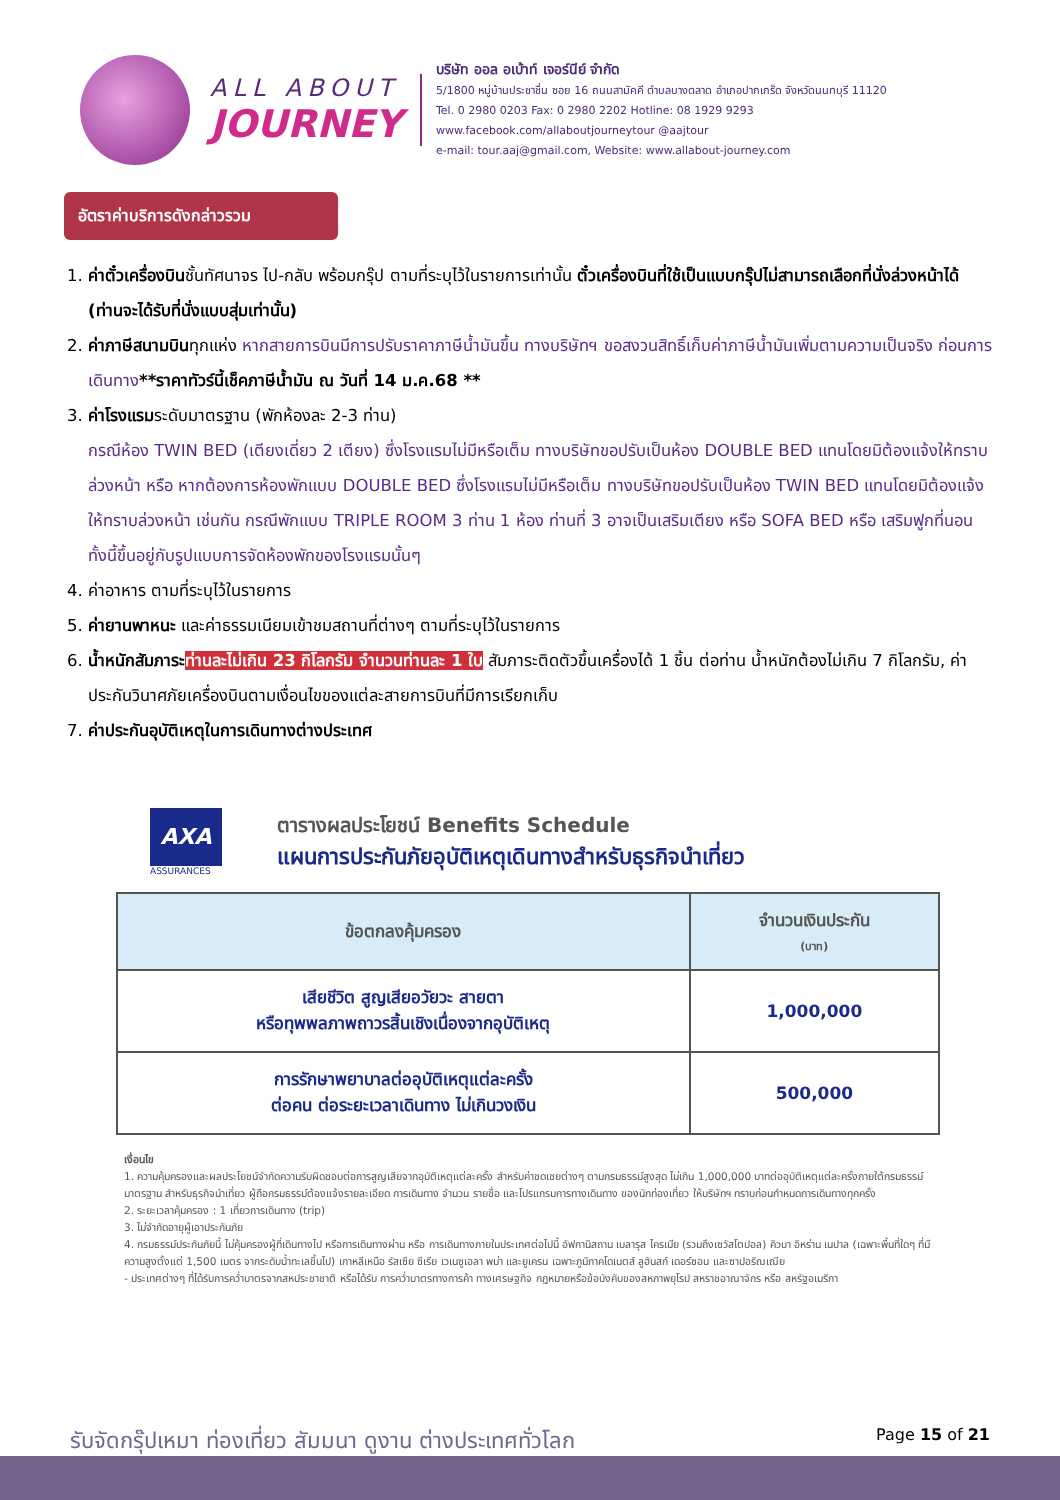ALL ABOUT
JOURNEY
บริษัท ออล อเบ้าท์ เจอร์นีย์ จำกัด
5/1800 หมู่บ้านประชาชื่น ซอย 16 ถนนสามัคคี ตำบลบางตลาด อำเภอปากเกร็ด จังหวัดนนทบุรี 11120
Tel. 0 2980 0203 Fax: 0 2980 2202 Hotline: 08 1929 9293
www.facebook.com/allaboutjourneytour @aajtour
e-mail: tour.aaj@gmail.com, Website: www.allabout-journey.com
อัตราค่าบริการดังกล่าวรวม
1. ค่าตั๋วเครื่องบินชั้นทัศนาจร ไป-กลับ พร้อมกรุ๊ป ตามที่ระบุไว้ในรายการเท่านั้น ตั๋วเครื่องบินที่ใช้เป็นแบบกรุ๊ปไม่สามารถเลือกที่นั่งล่วงหน้าได้ (ท่านจะได้รับที่นั่งแบบสุ่มเท่านั้น)
2. ค่าภาษีสนามบินทุกแห่ง หากสายการบินมีการปรับราคาภาษีน้ำมันขึ้น ทางบริษัทฯ ขอสงวนสิทธิ์เก็บค่าภาษีน้ำมันเพิ่มตามความเป็นจริง ก่อนการเดินทาง**ราคาทัวร์นี้เช็คภาษีน้ำมัน ณ วันที่ 14 ม.ค.68 **
3. ค่าโรงแรมระดับมาตรฐาน (พักห้องละ 2-3 ท่าน)
กรณีห้อง TWIN BED (เตียงเดี่ยว 2 เตียง) ซึ่งโรงแรมไม่มีหรือเต็ม ทางบริษัทขอปรับเป็นห้อง DOUBLE BED แทนโดยมิต้องแจ้งให้ทราบล่วงหน้า หรือ หากต้องการห้องพักแบบ DOUBLE BED ซึ่งโรงแรมไม่มีหรือเต็ม ทางบริษัทขอปรับเป็นห้อง TWIN BED แทนโดยมิต้องแจ้งให้ทราบล่วงหน้า เช่นกัน กรณีพักแบบ TRIPLE ROOM 3 ท่าน 1 ห้อง ท่านที่ 3 อาจเป็นเสริมเตียง หรือ SOFA BED หรือ เสริมฟูกที่นอน ทั้งนี้ขึ้นอยู่กับรูปแบบการจัดห้องพักของโรงแรมนั้นๆ
4. ค่าอาหาร ตามที่ระบุไว้ในรายการ
5. ค่ายานพาหนะ และค่าธรรมเนียมเข้าชมสถานที่ต่างๆ ตามที่ระบุไว้ในรายการ
6. น้ำหนักสัมภาระ ท่านละไม่เกิน 23 กิโลกรัม จำนวนท่านละ 1 ใบ สัมภาระติดตัวขึ้นเครื่องได้ 1 ชิ้น ต่อท่าน น้ำหนักต้องไม่เกิน 7 กิโลกรัม, ค่าประกันวินาศภัยเครื่องบินตามเงื่อนไขของแต่ละสายการบินที่มีการเรียกเก็บ
7. ค่าประกันอุบัติเหตุในการเดินทางต่างประเทศ
AXA
ASSURANCES
ตารางผลประโยชน์ Benefits Schedule
แผนการประกันภัยอุบัติเหตุเดินทางสำหรับธุรกิจนำเที่ยว
| ข้อตกลงคุ้มครอง | จำนวนเงินประกัน (บาท) |
| --- | --- |
| เสียชีวิต สูญเสียอวัยวะ สายตา หรือทุพพลภาพถาวรสิ้นเชิงเนื่องจากอุบัติเหตุ | 1,000,000 |
| การรักษาพยาบาลต่ออุบัติเหตุแต่ละครั้ง ต่อคน ต่อระยะเวลาเดินทาง ไม่เกินวงเงิน | 500,000 |
เงื่อนไข
1. ความคุ้มครองและผลประโยชน์จำกัดความรับผิดชอบต่อการสูญเสียจากอุบัติเหตุแต่ละครั้ง สำหรับค่าชดเชยต่างๆ ตามกรมธรรม์สูงสุด ไม่เกิน 1,000,000 บาทต่ออุบัติเหตุแต่ละครั้งภายใต้กรมธรรม์มาตรฐาน สำหรับธุรกิจนำเที่ยว ผู้ถือกรมธรรม์ต้องแจ้งรายละเอียด การเดินทาง จำนวน รายชื่อ และโปรแกรมการทางเดินทาง ของนักท่องเที่ยว ให้บริษัทฯ ทราบก่อนกำหนดการเดินทางทุกครั้ง
2. ระยะเวลาคุ้มครอง : 1 เที่ยวการเดินทาง (trip)
3. ไม่จำกัดอายุผู้เอาประกันภัย
4. กรมธรรม์ประกันภัยนี้ ไม่คุ้มครองผู้ที่เดินทางไป หรือการเดินทางผ่าน หรือ การเดินทางภายในประเทศต่อไปนี้ อัฟกานิสถาน เบลารุส ไครเมีย (รวมถึงเซวัสโตปอล) คิวบา อิหร่าน เนปาล (เฉพาะพื้นที่ใดๆ ที่มีความสูงตั้งแต่ 1,500 เมตร จากระดับน้ำทะเลขึ้นไป) เกาหลีเหนือ รัสเซีย ซีเรีย เวเนซูเอลา พม่า และยูเครน เฉพาะภูมิภาคโดเนตส์ ลูฮันสก์ เดอร์ซอน และซาปอริฌเฌีย
- ประเทศต่างๆ ที่ได้รับการคว่ำบาตรจากสหประชาชาติ หรือได้รับ การคว่ำบาตรทางการค้า ทางเศรษฐกิจ กฎหมายหรือข้อบังคับของสหภาพยุโรป สหราชอาณาจักร หรือ สหรัฐอเมริกา
รับจัดกรุ๊ปเหมา ท่องเที่ยว สัมมนา ดูงาน ต่างประเทศทั่วโลก Page 15 of 21